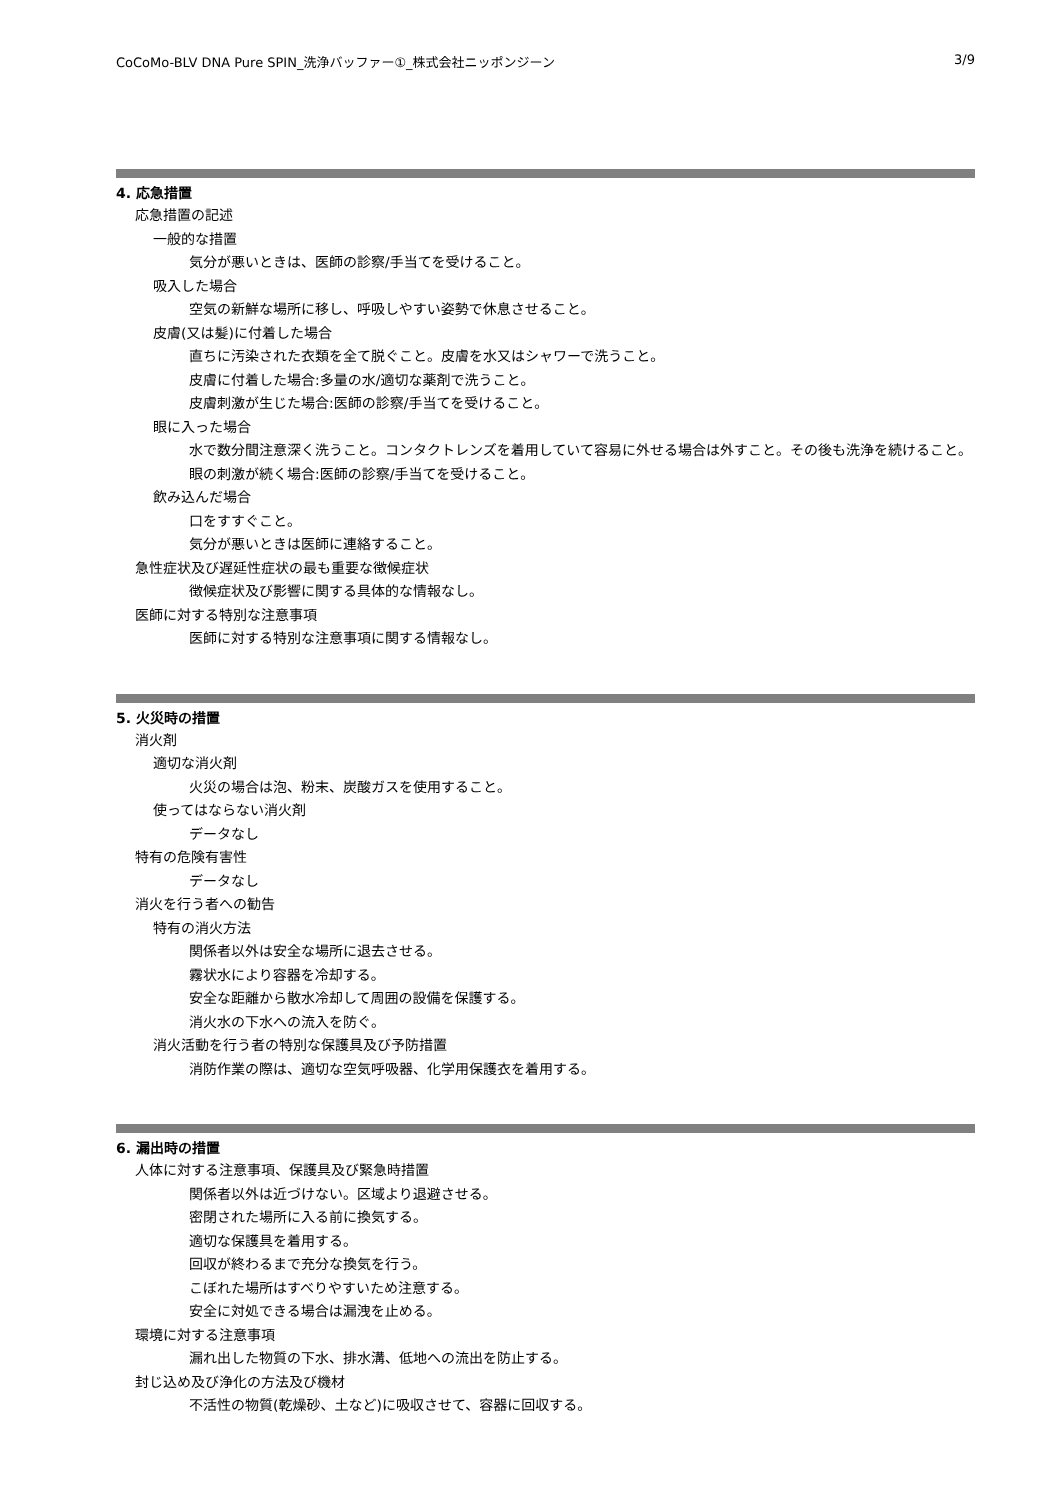CoCoMo-BLV DNA Pure SPIN_洗浄バッファー①_株式会社ニッポンジーン 3/9
4. 応急措置
応急措置の記述
一般的な措置
気分が悪いときは、医師の診察/手当てを受けること。
吸入した場合
空気の新鮮な場所に移し、呼吸しやすい姿勢で休息させること。
皮膚(又は髪)に付着した場合
直ちに汚染された衣類を全て脱ぐこと。皮膚を水又はシャワーで洗うこと。
皮膚に付着した場合:多量の水/適切な薬剤で洗うこと。
皮膚刺激が生じた場合:医師の診察/手当てを受けること。
眼に入った場合
水で数分間注意深く洗うこと。コンタクトレンズを着用していて容易に外せる場合は外すこと。その後も洗浄を続けること。
眼の刺激が続く場合:医師の診察/手当てを受けること。
飲み込んだ場合
口をすすぐこと。
気分が悪いときは医師に連絡すること。
急性症状及び遅延性症状の最も重要な徴候症状
徴候症状及び影響に関する具体的な情報なし。
医師に対する特別な注意事項
医師に対する特別な注意事項に関する情報なし。
5. 火災時の措置
消火剤
適切な消火剤
火災の場合は泡、粉末、炭酸ガスを使用すること。
使ってはならない消火剤
データなし
特有の危険有害性
データなし
消火を行う者への勧告
特有の消火方法
関係者以外は安全な場所に退去させる。
霧状水により容器を冷却する。
安全な距離から散水冷却して周囲の設備を保護する。
消火水の下水への流入を防ぐ。
消火活動を行う者の特別な保護具及び予防措置
消防作業の際は、適切な空気呼吸器、化学用保護衣を着用する。
6. 漏出時の措置
人体に対する注意事項、保護具及び緊急時措置
関係者以外は近づけない。区域より退避させる。
密閉された場所に入る前に換気する。
適切な保護具を着用する。
回収が終わるまで充分な換気を行う。
こぼれた場所はすべりやすいため注意する。
安全に対処できる場合は漏洩を止める。
環境に対する注意事項
漏れ出した物質の下水、排水溝、低地への流出を防止する。
封じ込め及び浄化の方法及び機材
不活性の物質(乾燥砂、土など)に吸収させて、容器に回収する。